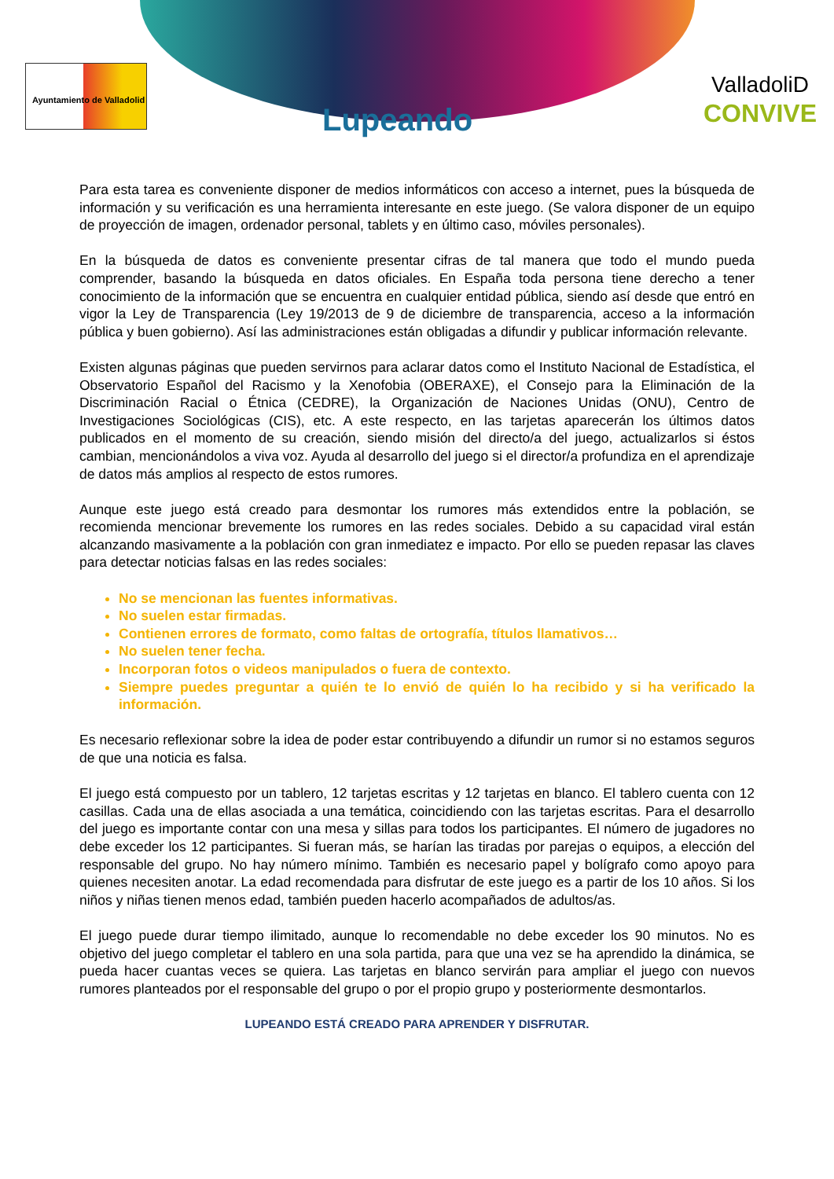Ayuntamiento de Valladolid
Lupeando
ValladoliD
CONVIVE
Para esta tarea es conveniente disponer de medios informáticos con acceso a internet, pues la búsqueda de información y su verificación es una herramienta interesante en este juego. (Se valora disponer de un equipo de proyección de imagen, ordenador personal, tablets y en último caso, móviles personales).
En la búsqueda de datos es conveniente presentar cifras de tal manera que todo el mundo pueda comprender, basando la búsqueda en datos oficiales. En España toda persona tiene derecho a tener conocimiento de la información que se encuentra en cualquier entidad pública, siendo así desde que entró en vigor la Ley de Transparencia (Ley 19/2013 de 9 de diciembre de transparencia, acceso a la información pública y buen gobierno). Así las administraciones están obligadas a difundir y publicar información relevante.
Existen algunas páginas que pueden servirnos para aclarar datos como el Instituto Nacional de Estadística, el Observatorio Español del Racismo y la Xenofobia (OBERAXE), el Consejo para la Eliminación de la Discriminación Racial o Étnica (CEDRE), la Organización de Naciones Unidas (ONU), Centro de Investigaciones Sociológicas (CIS), etc. A este respecto, en las tarjetas aparecerán los últimos datos publicados en el momento de su creación, siendo misión del directo/a del juego, actualizarlos si éstos cambian, mencionándolos a viva voz. Ayuda al desarrollo del juego si el director/a profundiza en el aprendizaje de datos más amplios al respecto de estos rumores.
Aunque este juego está creado para desmontar los rumores más extendidos entre la población, se recomienda mencionar brevemente los rumores en las redes sociales. Debido a su capacidad viral están alcanzando masivamente a la población con gran inmediatez e impacto. Por ello se pueden repasar las claves para detectar noticias falsas en las redes sociales:
No se mencionan las fuentes informativas.
No suelen estar firmadas.
Contienen errores de formato, como faltas de ortografía, títulos llamativos…
No suelen tener fecha.
Incorporan fotos o videos manipulados o fuera de contexto.
Siempre puedes preguntar a quién te lo envió de quién lo ha recibido y si ha verificado la información.
Es necesario reflexionar sobre la idea de poder estar contribuyendo a difundir un rumor si no estamos seguros de que una noticia es falsa.
El juego está compuesto por un tablero, 12 tarjetas escritas y 12 tarjetas en blanco. El tablero cuenta con 12 casillas. Cada una de ellas asociada a una temática, coincidiendo con las tarjetas escritas. Para el desarrollo del juego es importante contar con una mesa y sillas para todos los participantes. El número de jugadores no debe exceder los 12 participantes. Si fueran más, se harían las tiradas por parejas o equipos, a elección del responsable del grupo. No hay número mínimo. También es necesario papel y bolígrafo como apoyo para quienes necesiten anotar. La edad recomendada para disfrutar de este juego es a partir de los 10 años. Si los niños y niñas tienen menos edad, también pueden hacerlo acompañados de adultos/as.
El juego puede durar tiempo ilimitado, aunque lo recomendable no debe exceder los 90 minutos. No es objetivo del juego completar el tablero en una sola partida, para que una vez se ha aprendido la dinámica, se pueda hacer cuantas veces se quiera. Las tarjetas en blanco servirán para ampliar el juego con nuevos rumores planteados por el responsable del grupo o por el propio grupo y posteriormente desmontarlos.
LUPEANDO ESTÁ CREADO PARA APRENDER Y DISFRUTAR.